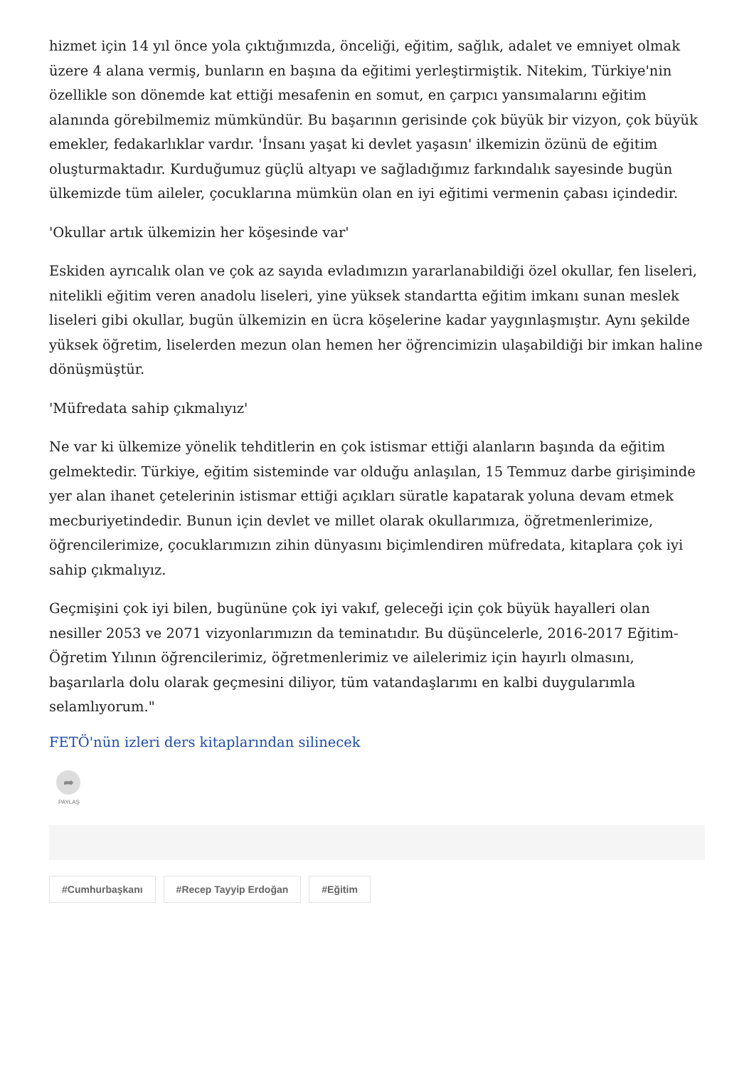hizmet için 14 yıl önce yola çıktığımızda, önceliği, eğitim, sağlık, adalet ve emniyet olmak üzere 4 alana vermiş, bunların en başına da eğitimi yerleştirmiştik. Nitekim, Türkiye'nin özellikle son dönemde kat ettiği mesafenin en somut, en çarpıcı yansımalarını eğitim alanında görebilmemiz mümkündür. Bu başarının gerisinde çok büyük bir vizyon, çok büyük emekler, fedakarlıklar vardır. 'İnsanı yaşat ki devlet yaşasın' ilkemizin özünü de eğitim oluşturmaktadır. Kurduğumuz güçlü altyapı ve sağladığımız farkındalık sayesinde bugün ülkemizde tüm aileler, çocuklarına mümkün olan en iyi eğitimi vermenin çabası içindedir.
'Okullar artık ülkemizin her köşesinde var'
Eskiden ayrıcalık olan ve çok az sayıda evladımızın yararlanabildiği özel okullar, fen liseleri, nitelikli eğitim veren anadolu liseleri, yine yüksek standartta eğitim imkanı sunan meslek liseleri gibi okullar, bugün ülkemizin en ücra köşelerine kadar yaygınlaşmıştır. Aynı şekilde yüksek öğretim, liselerden mezun olan hemen her öğrencimizin ulaşabildiği bir imkan haline dönüşmüştür.
'Müfredata sahip çıkmalıyız'
Ne var ki ülkemize yönelik tehditlerin en çok istismar ettiği alanların başında da eğitim gelmektedir. Türkiye, eğitim sisteminde var olduğu anlaşılan, 15 Temmuz darbe girişiminde yer alan ihanet çetelerinin istismar ettiği açıkları süratle kapatarak yoluna devam etmek mecburiyetindedir. Bunun için devlet ve millet olarak okullarımıza, öğretmenlerimize, öğrencilerimize, çocuklarımızın zihin dünyasını biçimlendiren müfredata, kitaplara çok iyi sahip çıkmalıyız.
Geçmişini çok iyi bilen, bugününe çok iyi vakıf, geleceği için çok büyük hayalleri olan nesiller 2053 ve 2071 vizyonlarımızın da teminatıdır. Bu düşüncelerle, 2016-2017 Eğitim-Öğretim Yılının öğrencilerimiz, öğretmenlerimiz ve ailelerimiz için hayırlı olmasını, başarılarla dolu olarak geçmesini diliyor, tüm vatandaşlarımı en kalbi duygularımla selamlıyorum."
FETÖ'nün izleri ders kitaplarından silinecek
➦
PAYLAŞ
#Cumhurbaşkanı #Recep Tayyip Erdoğan #Eğitim